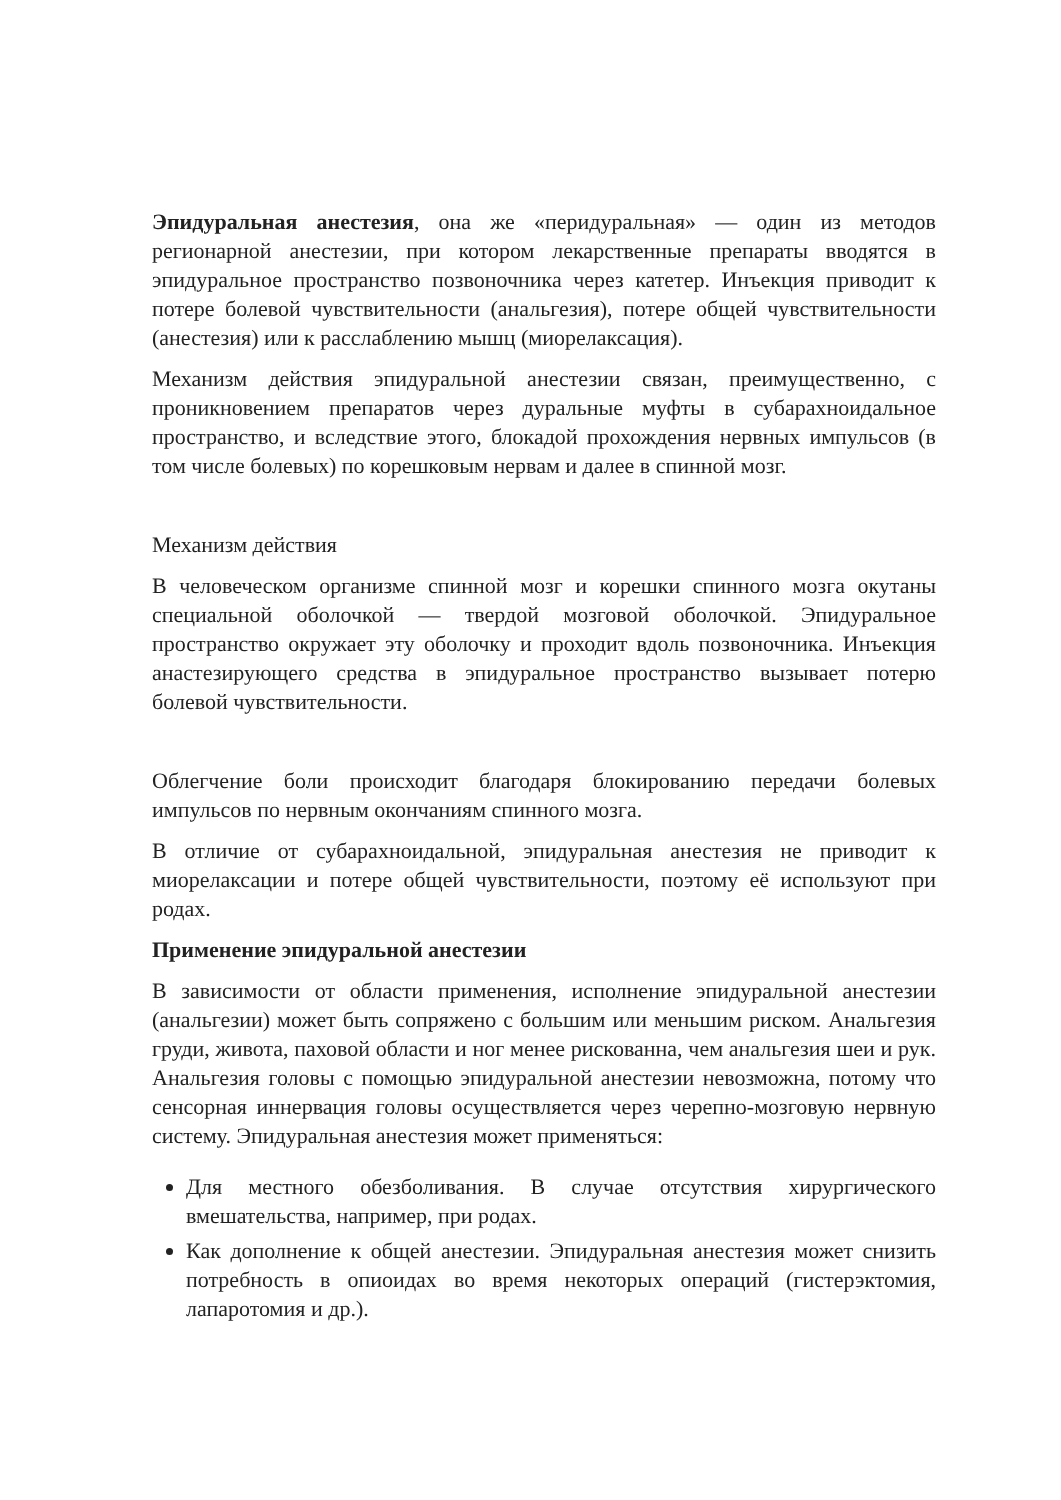Эпидуральная анестезия, она же «перидуральная» — один из методов регионарной анестезии, при котором лекарственные препараты вводятся в эпидуральное пространство позвоночника через катетер. Инъекция приводит к потере болевой чувствительности (анальгезия), потере общей чувствительности (анестезия) или к расслаблению мышц (миорелаксация).
Механизм действия эпидуральной анестезии связан, преимущественно, с проникновением препаратов через дуральные муфты в субарахноидальное пространство, и вследствие этого, блокадой прохождения нервных импульсов (в том числе болевых) по корешковым нервам и далее в спинной мозг.
Механизм действия
В человеческом организме спинной мозг и корешки спинного мозга окутаны специальной оболочкой — твердой мозговой оболочкой. Эпидуральное пространство окружает эту оболочку и проходит вдоль позвоночника. Инъекция анастезирующего средства в эпидуральное пространство вызывает потерю болевой чувствительности.
Облегчение боли происходит благодаря блокированию передачи болевых импульсов по нервным окончаниям спинного мозга.
В отличие от субарахноидальной, эпидуральная анестезия не приводит к миорелаксации и потере общей чувствительности, поэтому её используют при родах.
Применение эпидуральной анестезии
В зависимости от области применения, исполнение эпидуральной анестезии (анальгезии) может быть сопряжено с большим или меньшим риском. Анальгезия груди, живота, паховой области и ног менее рискованна, чем анальгезия шеи и рук. Анальгезия головы с помощью эпидуральной анестезии невозможна, потому что сенсорная иннервация головы осуществляется через черепно-мозговую нервную систему. Эпидуральная анестезия может применяться:
Для местного обезболивания. В случае отсутствия хирургического вмешательства, например, при родах.
Как дополнение к общей анестезии. Эпидуральная анестезия может снизить потребность в опиоидах во время некоторых операций (гистерэктомия, лапаротомия и др.).